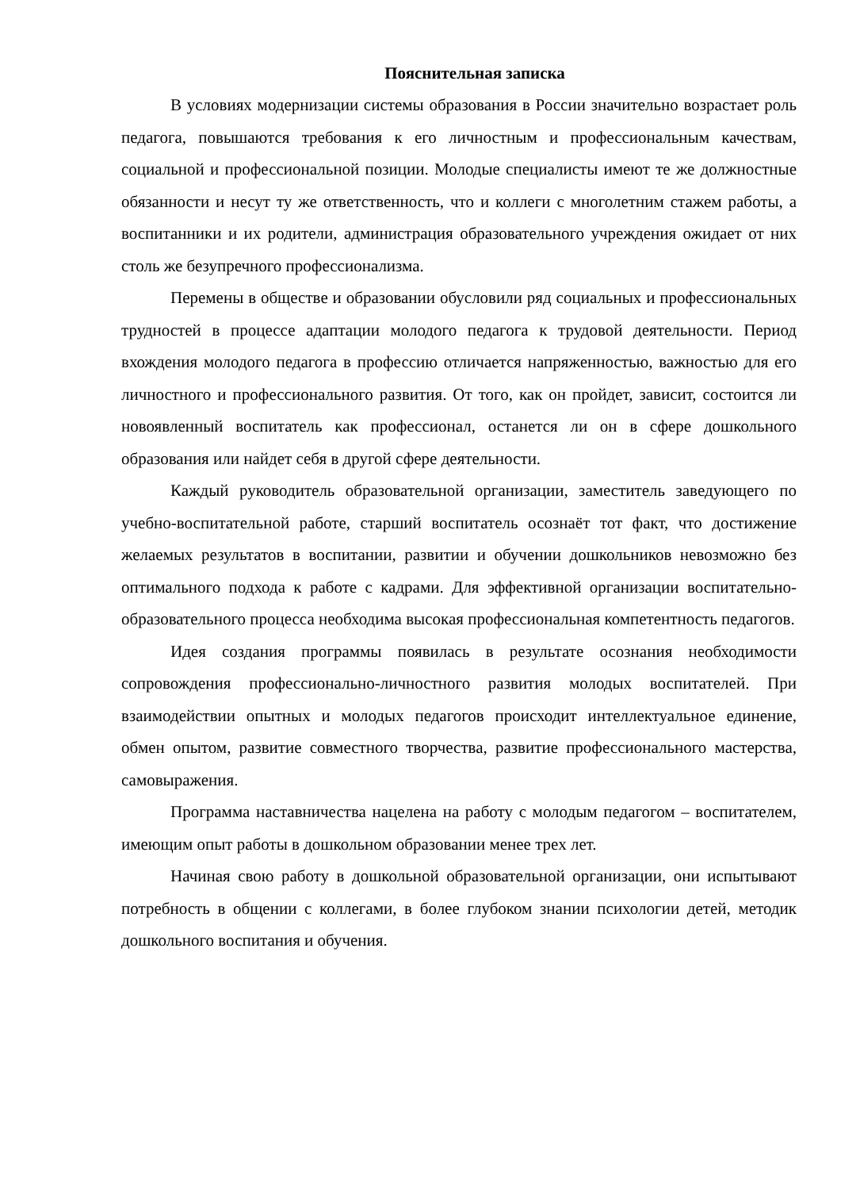Пояснительная записка
В условиях модернизации системы образования в России значительно возрастает роль педагога, повышаются требования к его личностным и профессиональным качествам, социальной и профессиональной позиции. Молодые специалисты имеют те же должностные обязанности и несут ту же ответственность, что и коллеги с многолетним стажем работы, а воспитанники и их родители, администрация образовательного учреждения ожидает от них столь же безупречного профессионализма.
Перемены в обществе и образовании обусловили ряд социальных и профессиональных трудностей в процессе адаптации молодого педагога к трудовой деятельности. Период вхождения молодого педагога в профессию отличается напряженностью, важностью для его личностного и профессионального развития. От того, как он пройдет, зависит, состоится ли новоявленный воспитатель как профессионал, останется ли он в сфере дошкольного образования или найдет себя в другой сфере деятельности.
Каждый руководитель образовательной организации, заместитель заведующего по учебно-воспитательной работе, старший воспитатель осознаёт тот факт, что достижение желаемых результатов в воспитании, развитии и обучении дошкольников невозможно без оптимального подхода к работе с кадрами. Для эффективной организации воспитательно-образовательного процесса необходима высокая профессиональная компетентность педагогов.
Идея создания программы появилась в результате осознания необходимости сопровождения профессионально-личностного развития молодых воспитателей. При взаимодействии опытных и молодых педагогов происходит интеллектуальное единение, обмен опытом, развитие совместного творчества, развитие профессионального мастерства, самовыражения.
Программа наставничества нацелена на работу с молодым педагогом – воспитателем, имеющим опыт работы в дошкольном образовании менее трех лет.
Начиная свою работу в дошкольной образовательной организации, они испытывают потребность в общении с коллегами, в более глубоком знании психологии детей, методик дошкольного воспитания и обучения.